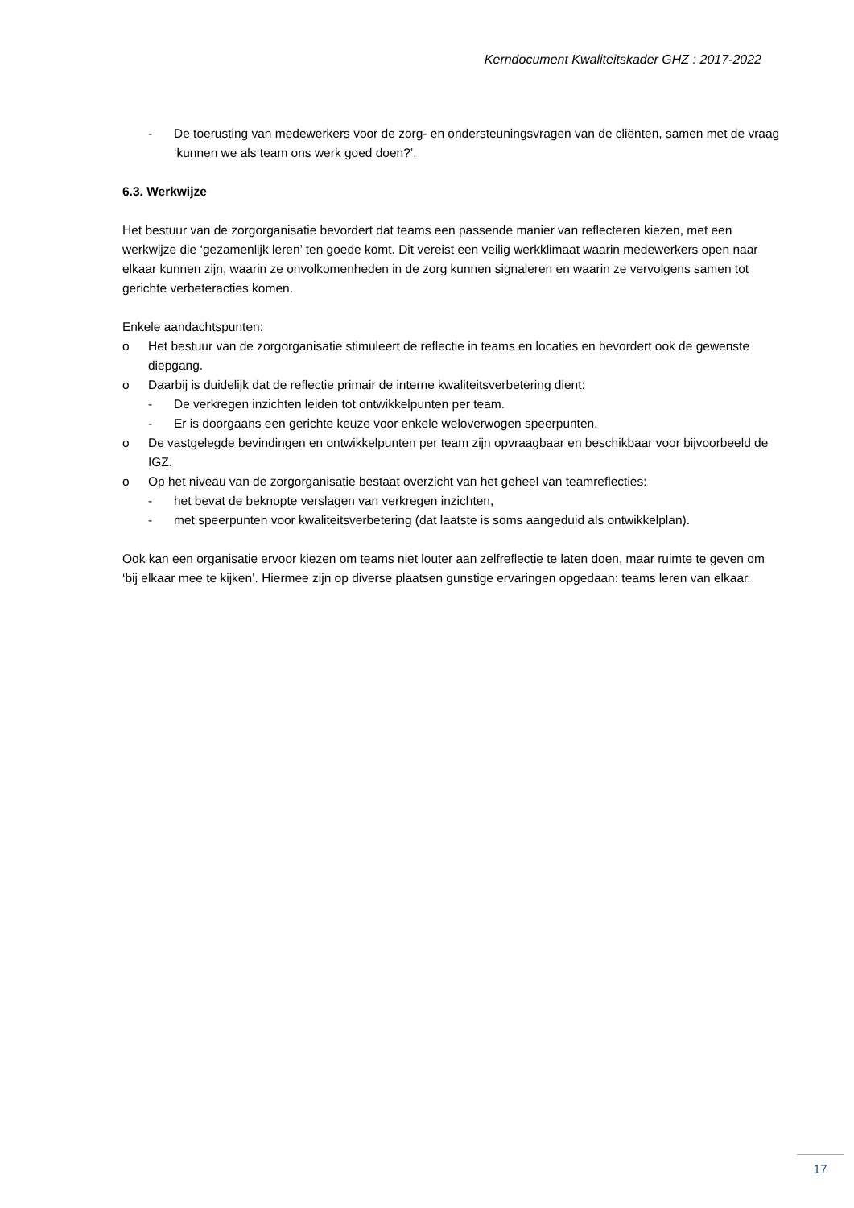Kerndocument Kwaliteitskader GHZ : 2017-2022
- De toerusting van medewerkers voor de zorg- en ondersteuningsvragen van de cliënten, samen met de vraag ‘kunnen we als team ons werk goed doen?’.
6.3. Werkwijze
Het bestuur van de zorgorganisatie bevordert dat teams een passende manier van reflecteren kiezen, met een werkwijze die ‘gezamenlijk leren’ ten goede komt. Dit vereist een veilig werkklimaat waarin medewerkers open naar elkaar kunnen zijn, waarin ze onvolkomenheden in de zorg kunnen signaleren en waarin ze vervolgens samen tot gerichte verbeteracties komen.
Enkele aandachtspunten:
o Het bestuur van de zorgorganisatie stimuleert de reflectie in teams en locaties en bevordert ook de gewenste diepgang.
o Daarbij is duidelijk dat de reflectie primair de interne kwaliteitsverbetering dient:
- De verkregen inzichten leiden tot ontwikkelpunten per team.
- Er is doorgaans een gerichte keuze voor enkele weloverwogen speerpunten.
o De vastgelegde bevindingen en ontwikkelpunten per team zijn opvraagbaar en beschikbaar voor bijvoorbeeld de IGZ.
o Op het niveau van de zorgorganisatie bestaat overzicht van het geheel van teamreflecties:
- het bevat de beknopte verslagen van verkregen inzichten,
- met speerpunten voor kwaliteitsverbetering (dat laatste is soms aangeduid als ontwikkelplan).
Ook kan een organisatie ervoor kiezen om teams niet louter aan zelfreflectie te laten doen, maar ruimte te geven om ‘bij elkaar mee te kijken’. Hiermee zijn op diverse plaatsen gunstige ervaringen opgedaan: teams leren van elkaar.
17